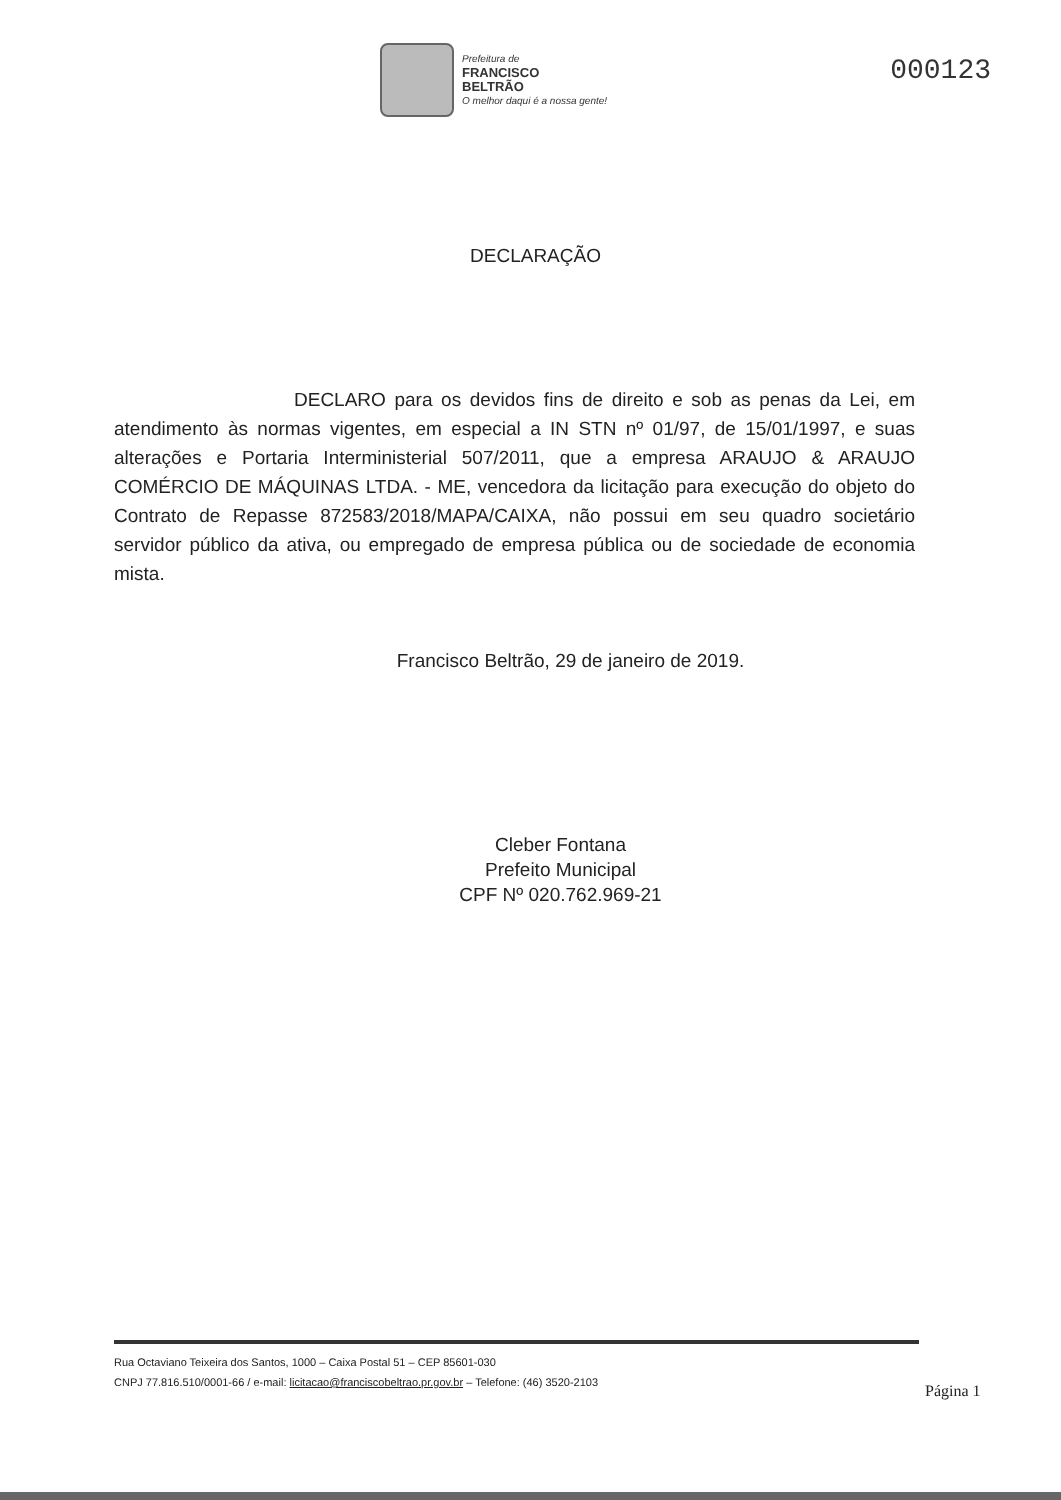Prefeitura de
FRANCISCO
BELTRÃO
O melhor daqui é a nossa gente!
000123
DECLARAÇÃO
DECLARO para os devidos fins de direito e sob as penas da Lei, em atendimento às normas vigentes, em especial a IN STN nº 01/97, de 15/01/1997, e suas alterações e Portaria Interministerial 507/2011, que a empresa ARAUJO & ARAUJO COMÉRCIO DE MÁQUINAS LTDA. - ME, vencedora da licitação para execução do objeto do Contrato de Repasse 872583/2018/MAPA/CAIXA, não possui em seu quadro societário servidor público da ativa, ou empregado de empresa pública ou de sociedade de economia mista.
Francisco Beltrão, 29 de janeiro de 2019.
Cleber Fontana
Prefeito Municipal
CPF Nº 020.762.969-21
Rua Octaviano Teixeira dos Santos, 1000 – Caixa Postal 51 – CEP 85601-030
CNPJ 77.816.510/0001-66 / e-mail: licitacao@franciscobeltrao.pr.gov.br – Telefone: (46) 3520-2103
Página 1